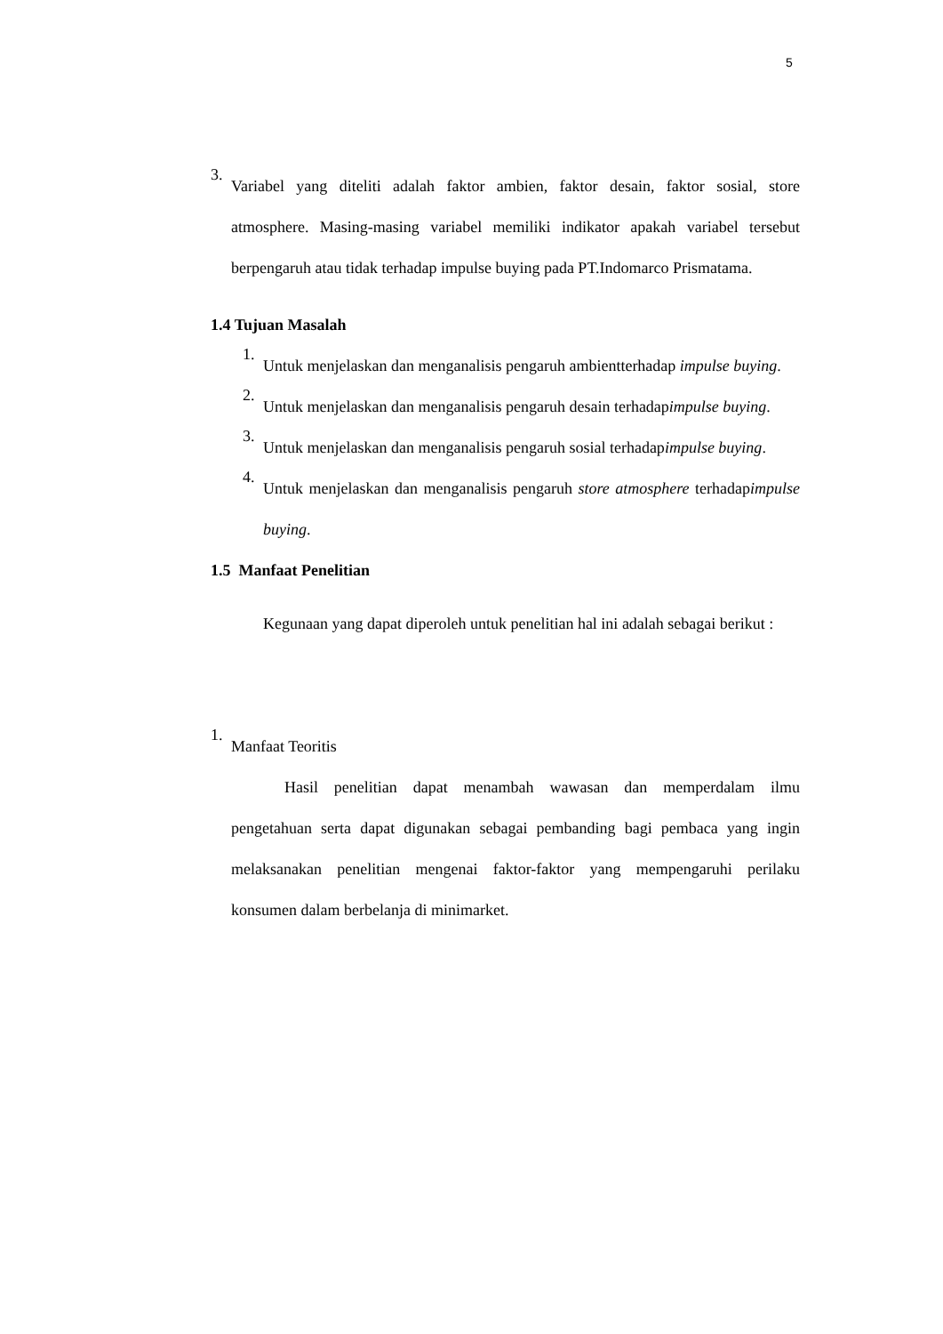5
3.
Variabel yang diteliti adalah faktor ambien, faktor desain, faktor sosial, store atmosphere. Masing-masing variabel memiliki indikator apakah variabel tersebut berpengaruh atau tidak terhadap impulse buying pada PT.Indomarco Prismatama.
1.4 Tujuan Masalah
1.
Untuk menjelaskan dan menganalisis pengaruh ambientterhadap impulse buying.
2.
Untuk menjelaskan dan menganalisis pengaruh desain terhadapimpulse buying.
3.
Untuk menjelaskan dan menganalisis pengaruh sosial terhadapimpulse buying.
4.
Untuk menjelaskan dan menganalisis pengaruh store atmosphere terhadapimpulse buying.
1.5 Manfaat Penelitian
Kegunaan yang dapat diperoleh untuk penelitian hal ini adalah sebagai berikut :
1.
Manfaat Teoritis
Hasil penelitian dapat menambah wawasan dan memperdalam ilmu pengetahuan serta dapat digunakan sebagai pembanding bagi pembaca yang ingin melaksanakan penelitian mengenai faktor-faktor yang mempengaruhi perilaku konsumen dalam berbelanja di minimarket.